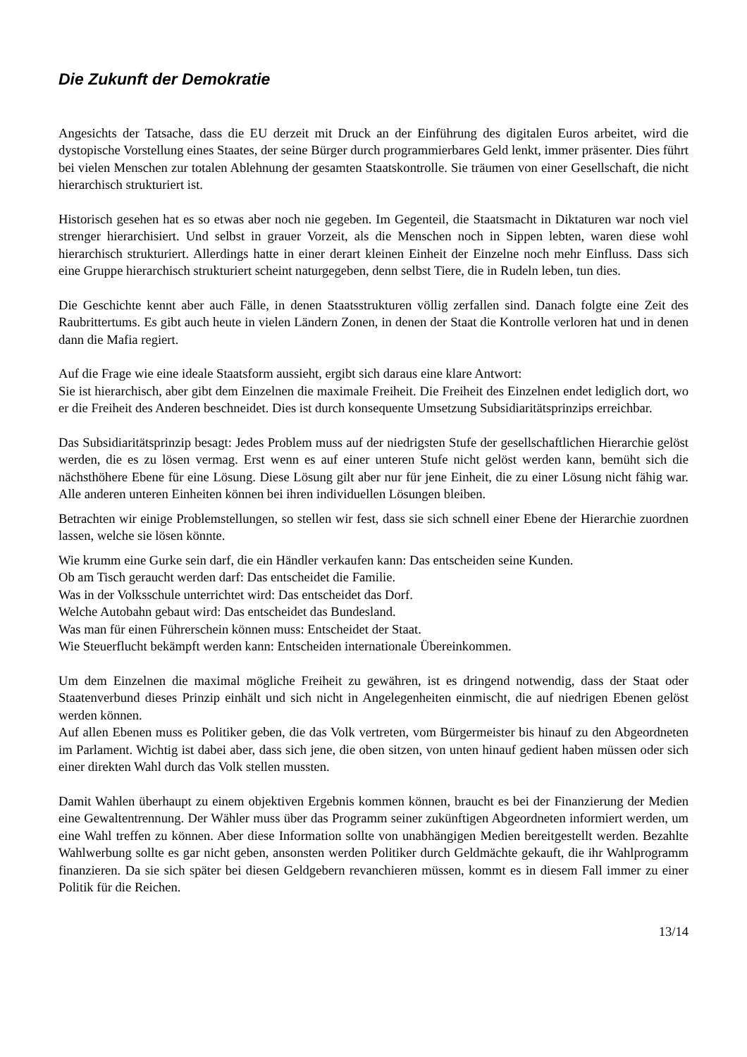Die Zukunft der Demokratie
Angesichts der Tatsache, dass die EU derzeit mit Druck an der Einführung des digitalen Euros arbeitet, wird die dystopische Vorstellung eines Staates, der seine Bürger durch programmierbares Geld lenkt, immer präsenter. Dies führt bei vielen Menschen zur totalen Ablehnung der gesamten Staatskontrolle. Sie träumen von einer Gesellschaft, die nicht hierarchisch strukturiert ist.
Historisch gesehen hat es so etwas aber noch nie gegeben. Im Gegenteil, die Staatsmacht in Diktaturen war noch viel strenger hierarchisiert. Und selbst in grauer Vorzeit, als die Menschen noch in Sippen lebten, waren diese wohl hierarchisch strukturiert. Allerdings hatte in einer derart kleinen Einheit der Einzelne noch mehr Einfluss. Dass sich eine Gruppe hierarchisch strukturiert scheint naturgegeben, denn selbst Tiere, die in Rudeln leben, tun dies.
Die Geschichte kennt aber auch Fälle, in denen Staatsstrukturen völlig zerfallen sind. Danach folgte eine Zeit des Raubrittertums. Es gibt auch heute in vielen Ländern Zonen, in denen der Staat die Kontrolle verloren hat und in denen dann die Mafia regiert.
Auf die Frage wie eine ideale Staatsform aussieht, ergibt sich daraus eine klare Antwort:
Sie ist hierarchisch, aber gibt dem Einzelnen die maximale Freiheit. Die Freiheit des Einzelnen endet lediglich dort, wo er die Freiheit des Anderen beschneidet. Dies ist durch konsequente Umsetzung Subsidiaritätsprinzips erreichbar.
Das Subsidiaritätsprinzip besagt: Jedes Problem muss auf der niedrigsten Stufe der gesellschaftlichen Hierarchie gelöst werden, die es zu lösen vermag. Erst wenn es auf einer unteren Stufe nicht gelöst werden kann, bemüht sich die nächsthöhere Ebene für eine Lösung. Diese Lösung gilt aber nur für jene Einheit, die zu einer Lösung nicht fähig war. Alle anderen unteren Einheiten können bei ihren individuellen Lösungen bleiben.
Betrachten wir einige Problemstellungen, so stellen wir fest, dass sie sich schnell einer Ebene der Hierarchie zuordnen lassen, welche sie lösen könnte.
Wie krumm eine Gurke sein darf, die ein Händler verkaufen kann: Das entscheiden seine Kunden.
Ob am Tisch geraucht werden darf: Das entscheidet die Familie.
Was in der Volksschule unterrichtet wird: Das entscheidet das Dorf.
Welche Autobahn gebaut wird: Das entscheidet das Bundesland.
Was man für einen Führerschein können muss: Entscheidet der Staat.
Wie Steuerflucht bekämpft werden kann: Entscheiden internationale Übereinkommen.
Um dem Einzelnen die maximal mögliche Freiheit zu gewähren, ist es dringend notwendig, dass der Staat oder Staatenverbund dieses Prinzip einhält und sich nicht in Angelegenheiten einmischt, die auf niedrigen Ebenen gelöst werden können.
Auf allen Ebenen muss es Politiker geben, die das Volk vertreten, vom Bürgermeister bis hinauf zu den Abgeordneten im Parlament. Wichtig ist dabei aber, dass sich jene, die oben sitzen, von unten hinauf gedient haben müssen oder sich einer direkten Wahl durch das Volk stellen mussten.
Damit Wahlen überhaupt zu einem objektiven Ergebnis kommen können, braucht es bei der Finanzierung der Medien eine Gewaltentrennung. Der Wähler muss über das Programm seiner zukünftigen Abgeordneten informiert werden, um eine Wahl treffen zu können. Aber diese Information sollte von unabhängigen Medien bereitgestellt werden. Bezahlte Wahlwerbung sollte es gar nicht geben, ansonsten werden Politiker durch Geldmächte gekauft, die ihr Wahlprogramm finanzieren. Da sie sich später bei diesen Geldgebern revanchieren müssen, kommt es in diesem Fall immer zu einer Politik für die Reichen.
13/14